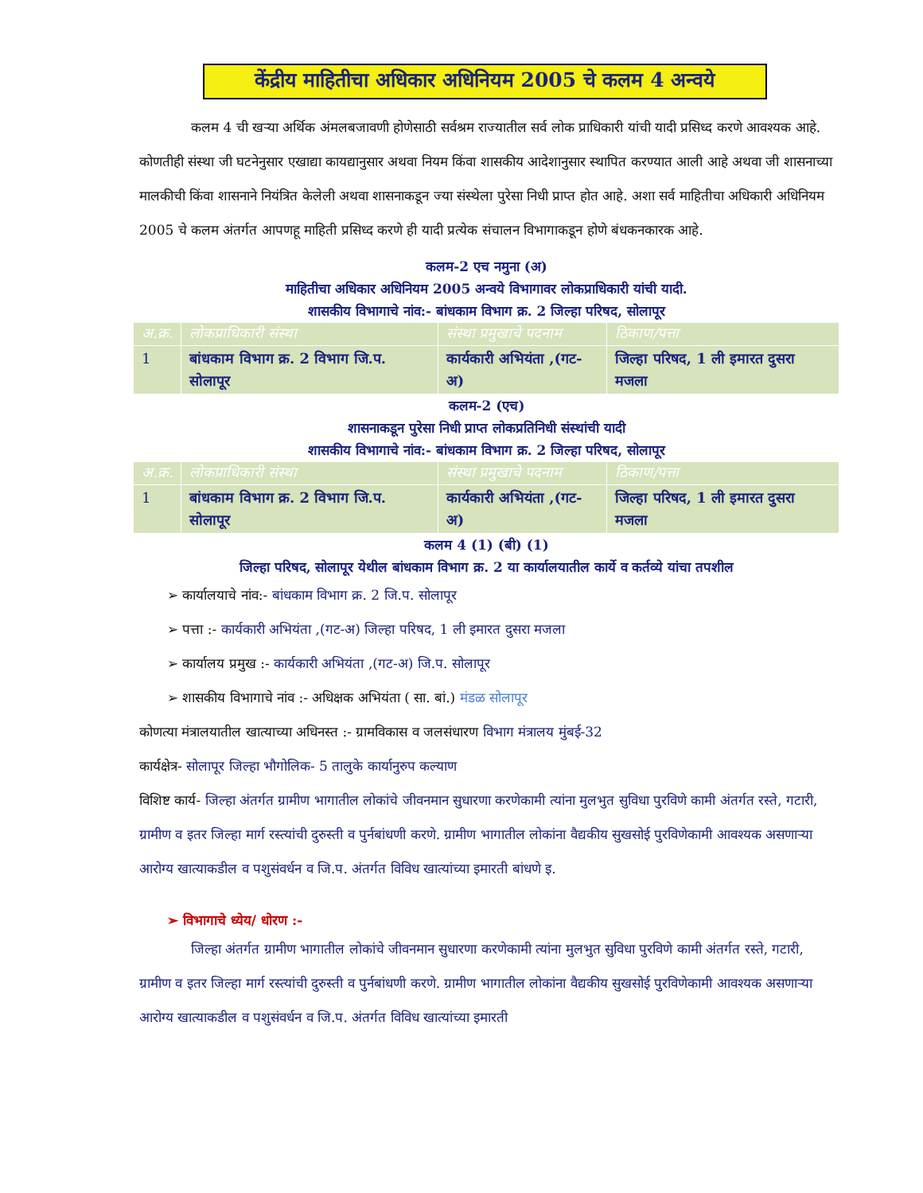केंद्रीय माहितीचा अधिकार अधिनियम 2005 चे कलम 4 अन्वये
कलम 4 ची खऱ्या अर्थिक अंमलबजावणी होणेसाठी सर्वश्रम राज्यातील सर्व लोक प्राधिकारी यांची यादी प्रसिध्द करणे आवश्यक आहे. कोणतीही संस्था जी घटनेनुसार एखाद्या कायद्यानुसार अथवा नियम किंवा शासकीय आदेशानुसार स्थापित करण्यात आली आहे अथवा जी शासनाच्या मालकीची किंवा शासनाने नियंत्रित केलेली अथवा शासनाकडून ज्या संस्थेला पुरेसा निधी प्राप्त होत आहे. अशा सर्व माहितीचा अधिकारी अधिनियम 2005 चे कलम अंतर्गत आपणहू माहिती प्रसिध्द करणे ही यादी प्रत्येक संचालन विभागाकडून होणे बंधकनकारक आहे.
कलम-2 एच नमुना (अ)
माहितीचा अधिकार अधिनियम 2005 अन्वये विभागावर लोकप्राधिकारी यांची यादी.
शासकीय विभागाचे नांव:- बांधकाम विभाग क्र. 2 जिल्हा परिषद, सोलापूर
| अ.क्र. | लोकप्राधिकारी संस्था | संस्था प्रमुखाचे पदनाम | ठिकाण/पत्ता |
| --- | --- | --- | --- |
| 1 | बांधकाम विभाग क्र. 2 विभाग जि.प. सोलापूर | कार्यकारी अभियंता ,(गट-अ) | जिल्हा परिषद, 1 ली इमारत दुसरा मजला |
कलम-2 (एच)
शासनाकडून पुरेसा निधी प्राप्त लोकप्रतिनिधी संस्थांची यादी
शासकीय विभागाचे नांव:- बांधकाम विभाग क्र. 2 जिल्हा परिषद, सोलापूर
| अ.क्र. | लोकप्राधिकारी संस्था | संस्था प्रमुखाचे पदनाम | ठिकाण/पत्ता |
| --- | --- | --- | --- |
| 1 | बांधकाम विभाग क्र. 2 विभाग जि.प. सोलापूर | कार्यकारी अभियंता ,(गट-अ) | जिल्हा परिषद, 1 ली इमारत दुसरा मजला |
कलम 4 (1) (बी) (1)
जिल्हा परिषद, सोलापूर येथील बांधकाम विभाग क्र. 2 या कार्यालयातील कार्ये व कर्तव्ये यांचा तपशील
➢ कार्यालयाचे नांव:- बांधकाम विभाग क्र. 2 जि.प. सोलापूर
➢ पत्ता :- कार्यकारी अभियंता ,(गट-अ) जिल्हा परिषद, 1 ली इमारत दुसरा मजला
➢ कार्यालय प्रमुख :- कार्यकारी अभियंता ,(गट-अ) जि.प. सोलापूर
➢ शासकीय विभागाचे नांव :- अधिक्षक अभियंता ( सा. बां.) मंडळ सोलापूर
कोणत्या मंत्रालयातील खात्याच्या अधिनस्त :- ग्रामविकास व जलसंधारण विभाग मंत्रालय मुंबई-32
कार्यक्षेत्र- सोलापूर जिल्हा भौगोलिक- 5 तालुके कार्यानुरुप कल्याण
विशिष्ट कार्य- जिल्हा अंतर्गत ग्रामीण भागातील लोकांचे जीवनमान सुधारणा करणेकामी त्यांना मुलभुत सुविधा पुरविणे कामी अंतर्गत रस्ते, गटारी, ग्रामीण व इतर जिल्हा मार्ग रस्त्यांची दुरुस्ती व पुर्नबांधणी करणे. ग्रामीण भागातील लोकांना वैद्यकीय सुखसोई पुरविणेकामी आवश्यक असणाऱ्या आरोग्य खात्याकडील व पशुसंवर्धन व जि.प. अंतर्गत विविध खात्यांच्या इमारती बांधणे इ.
➢ विभागाचे ध्येय/ धोरण :-
जिल्हा अंतर्गत ग्रामीण भागातील लोकांचे जीवनमान सुधारणा करणेकामी त्यांना मुलभुत सुविधा पुरविणे कामी अंतर्गत रस्ते, गटारी, ग्रामीण व इतर जिल्हा मार्ग रस्त्यांची दुरुस्ती व पुर्नबांधणी करणे. ग्रामीण भागातील लोकांना वैद्यकीय सुखसोई पुरविणेकामी आवश्यक असणाऱ्या आरोग्य खात्याकडील व पशुसंवर्धन व जि.प. अंतर्गत विविध खात्यांच्या इमारती